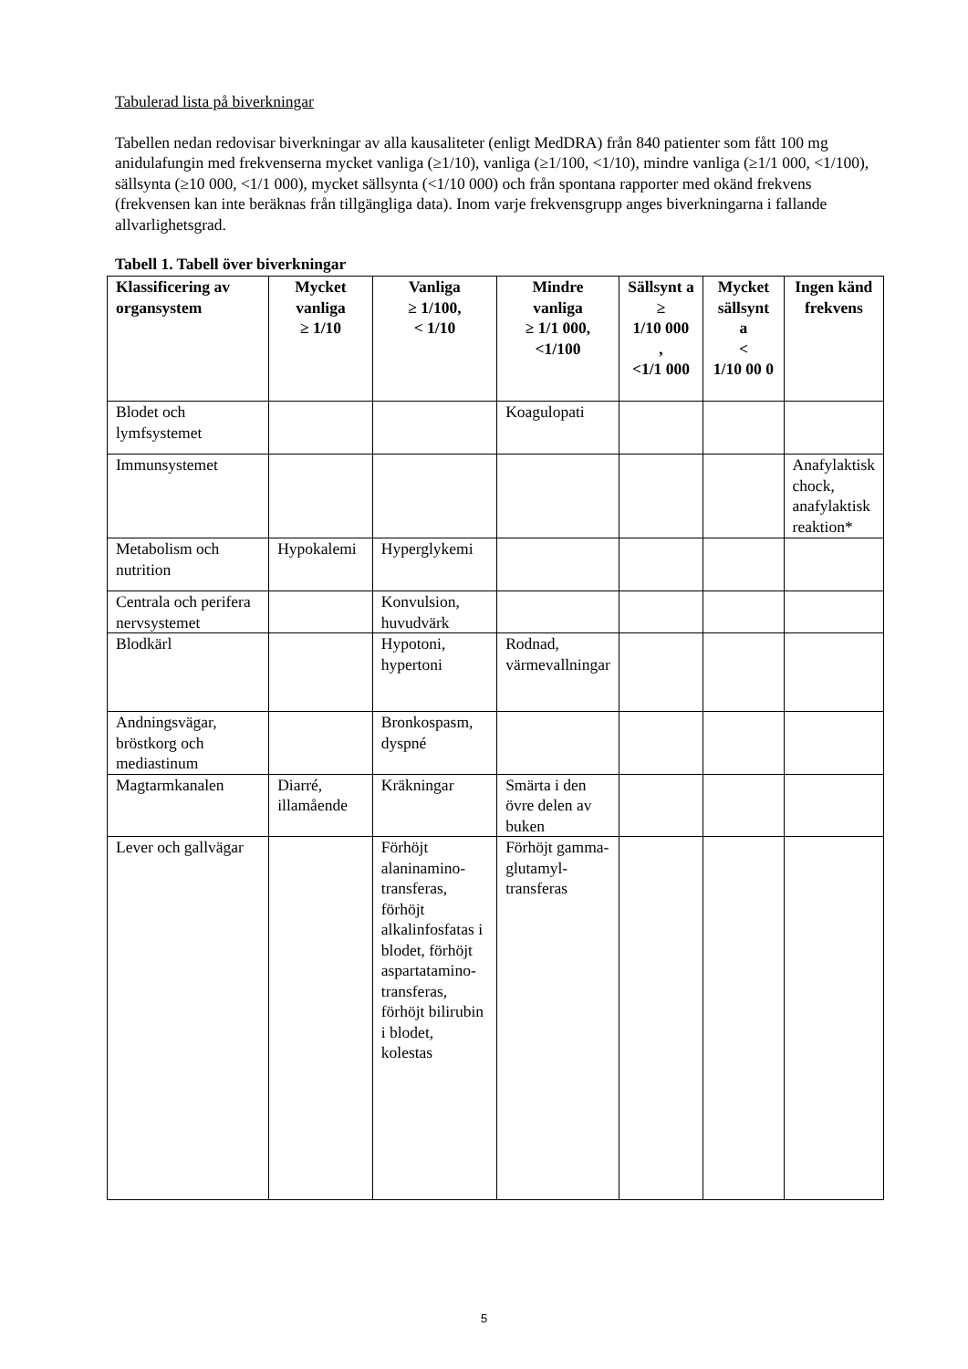Tabulerad lista på biverkningar
Tabellen nedan redovisar biverkningar av alla kausaliteter (enligt MedDRA) från 840 patienter som fått 100 mg anidulafungin med frekvenserna mycket vanliga (≥1/10), vanliga (≥1/100, <1/10), mindre vanliga (≥1/1 000, <1/100), sällsynta (≥10 000, <1/1 000), mycket sällsynta (<1/10 000) och från spontana rapporter med okänd frekvens (frekvensen kan inte beräknas från tillgängliga data). Inom varje frekvensgrupp anges biverkningarna i fallande allvarlighetsgrad.
Tabell 1. Tabell över biverkningar
| Klassificering av organsystem | Mycket vanliga ≥ 1/10 | Vanliga ≥ 1/100, < 1/10 | Mindre vanliga ≥ 1/1 000, <1/100 | Sällsynt a ≥ 1/10 000 , <1/1 000 | Mycket sällsynt a < 1/10 00 0 | Ingen känd frekvens |
| --- | --- | --- | --- | --- | --- | --- |
| Blodet och lymfsystemet | | | Koagulopati | | | |
| Immunsystemet | | | | | | Anafylaktisk chock, anafylaktisk reaktion* |
| Metabolism och nutrition | Hypokalemi | Hyperglykemi | | | | |
| Centrala och perifera nervsystemet | | Konvulsion, huvudvärk | | | | |
| Blodkärl | | Hypotoni, hypertoni | Rodnad, värmevallningar | | | |
| Andningsvägar, bröstkorg och mediastinum | | Bronkospasm, dyspné | | | | |
| Magtarmkanalen | Diarré, illamående | Kräkningar | Smärta i den övre delen av buken | | | |
| Lever och gallvägar | | Förhöjt alaninamino-transferas, förhöjt alkalinfosfatas i blodet, förhöjt aspartatamino-transferas, förhöjt bilirubin i blodet, kolestas | Förhöjt gamma-glutamyl-transferas | | | |
5